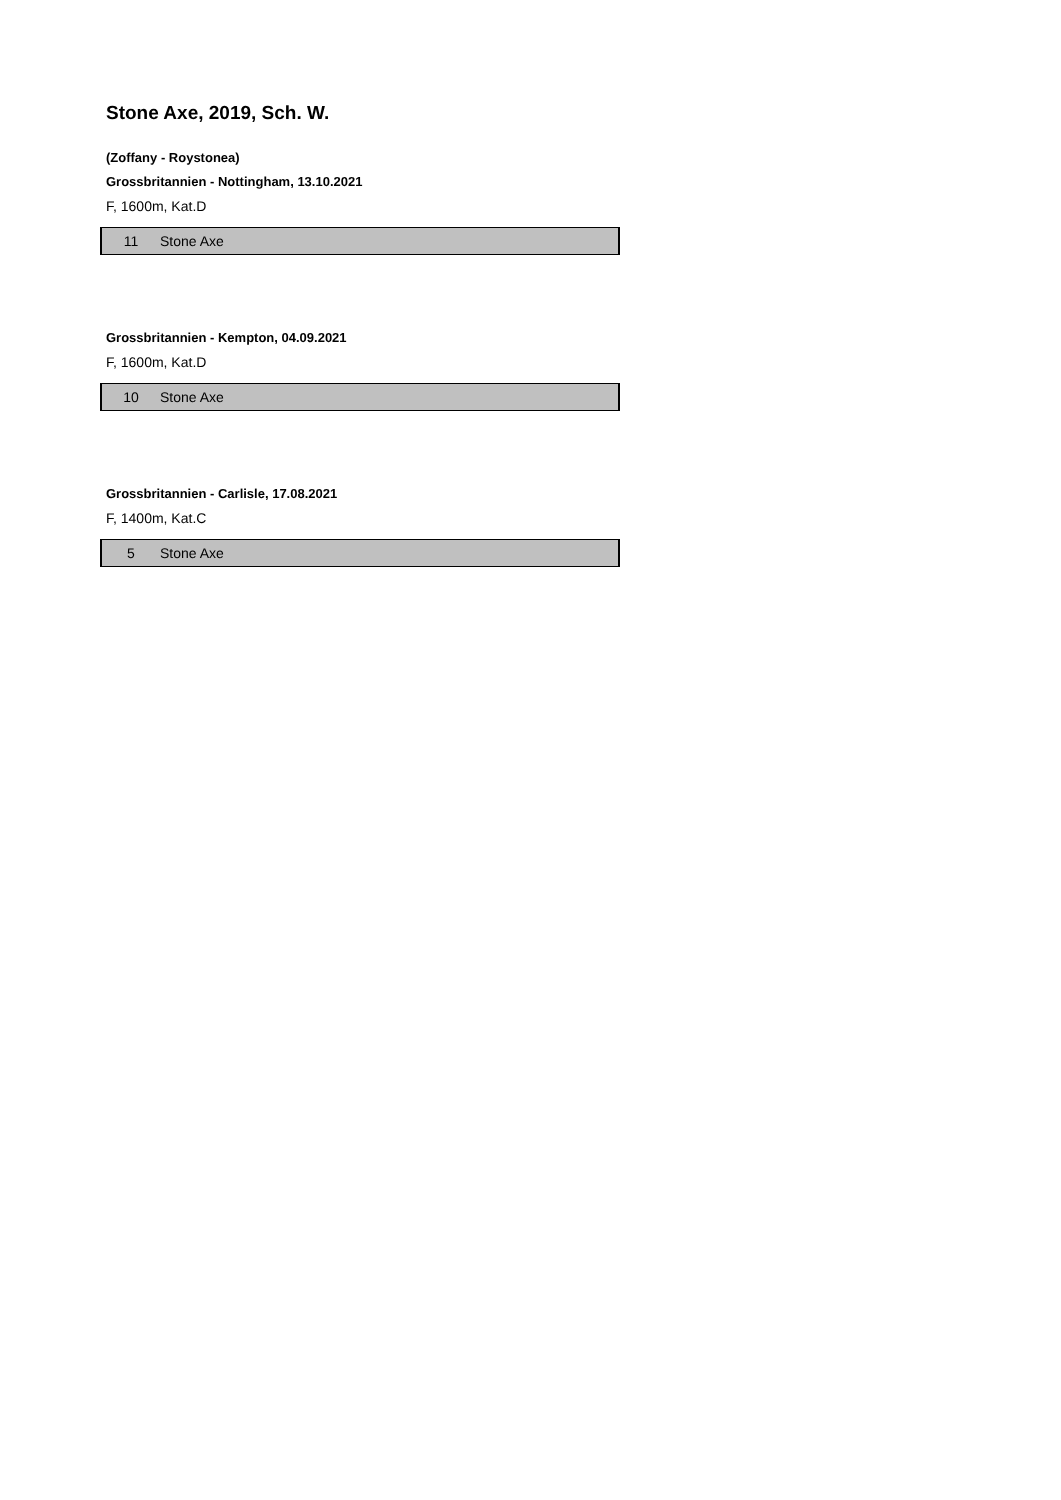Stone Axe, 2019, Sch. W.
(Zoffany - Roystonea)
Grossbritannien - Nottingham, 13.10.2021
F, 1600m, Kat.D
| 11 | Stone Axe |
Grossbritannien - Kempton, 04.09.2021
F, 1600m, Kat.D
| 10 | Stone Axe |
Grossbritannien - Carlisle, 17.08.2021
F, 1400m, Kat.C
| 5 | Stone Axe |